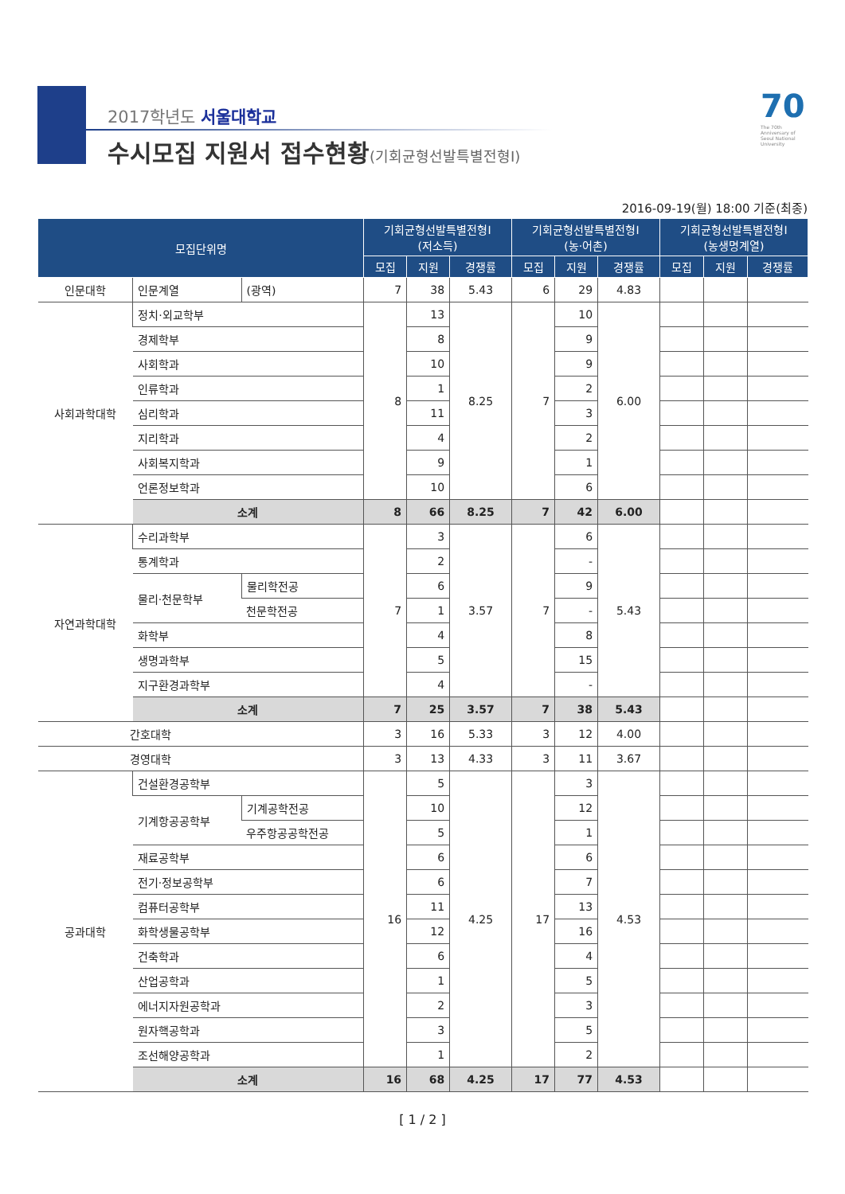2017학년도 서울대학교
수시모집 지원서 접수현황(기회균형선발특별전형Ⅰ)
70
The 70th Anniversary of Seoul National University
2016-09-19(월) 18:00 기준(최종)
| 모집단위명 | | | 기회균형선발특별전형Ⅰ (저소득) | | | 기회균형선발특별전형Ⅰ (농·어촌) | | | 기회균형선발특별전형Ⅰ (농생명계열) | | |
| --- | --- | --- | --- | --- | --- | --- | --- | --- | --- | --- | --- |
| | | | 모집 | 지원 | 경쟁률 | 모집 | 지원 | 경쟁률 | 모집 | 지원 | 경쟁률 |
| 인문대학 | 인문계열 | (광역) | 7 | 38 | 5.43 | 6 | 29 | 4.83 | | | |
| 사회과학대학 | 정치·외교학부 | | 8 | 13 | 8.25 | 7 | 10 | 6.00 | | | |
| | 경제학부 | | | 8 | | | 9 | | | | |
| | 사회학과 | | | 10 | | | 9 | | | | |
| | 인류학과 | | | 1 | | | 2 | | | | |
| | 심리학과 | | | 11 | | | 3 | | | | |
| | 지리학과 | | | 4 | | | 2 | | | | |
| | 사회복지학과 | | | 9 | | | 1 | | | | |
| | 언론정보학과 | | | 10 | | | 6 | | | | |
| | 소계 | | 8 | 66 | 8.25 | 7 | 42 | 6.00 | | | |
| 자연과학대학 | 수리과학부 | | 7 | 3 | 3.57 | 7 | 6 | 5.43 | | | |
| | 통계학과 | | | 2 | | | - | | | | |
| | 물리·천문학부 | 물리학전공 | | 6 | | | 9 | | | | |
| | | 천문학전공 | | 1 | | | - | | | | |
| | 화학부 | | | 4 | | | 8 | | | | |
| | 생명과학부 | | | 5 | | | 15 | | | | |
| | 지구환경과학부 | | | 4 | | | - | | | | |
| | 소계 | | 7 | 25 | 3.57 | 7 | 38 | 5.43 | | | |
| 간호대학 | | | 3 | 16 | 5.33 | 3 | 12 | 4.00 | | | |
| 경영대학 | | | 3 | 13 | 4.33 | 3 | 11 | 3.67 | | | |
| 공과대학 | 건설환경공학부 | | 16 | 5 | 4.25 | 17 | 3 | 4.53 | | | |
| | 기계항공공학부 | 기계공학전공 | | 10 | | | 12 | | | | |
| | | 우주항공공학전공 | | 5 | | | 1 | | | | |
| | 재료공학부 | | | 6 | | | 6 | | | | |
| | 전기·정보공학부 | | | 6 | | | 7 | | | | |
| | 컴퓨터공학부 | | | 11 | | | 13 | | | | |
| | 화학생물공학부 | | | 12 | | | 16 | | | | |
| | 건축학과 | | | 6 | | | 4 | | | | |
| | 산업공학과 | | | 1 | | | 5 | | | | |
| | 에너지자원공학과 | | | 2 | | | 3 | | | | |
| | 원자핵공학과 | | | 3 | | | 5 | | | | |
| | 조선해양공학과 | | | 1 | | | 2 | | | | |
| | 소계 | | 16 | 68 | 4.25 | 17 | 77 | 4.53 | | | |
[ 1 / 2 ]